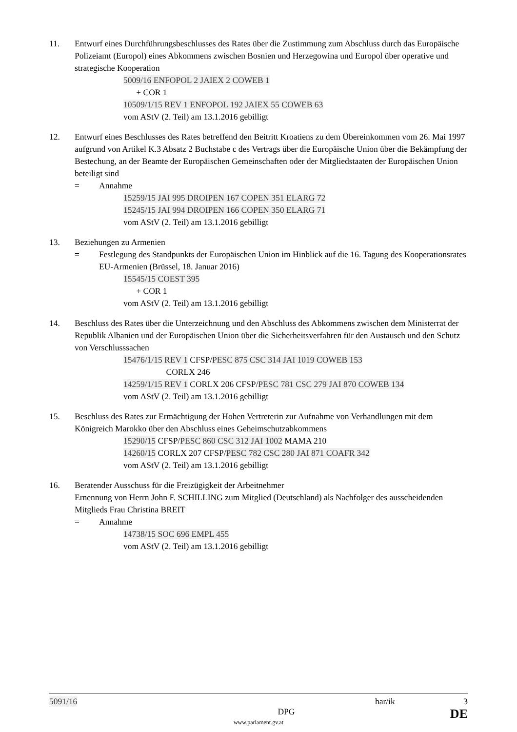11. Entwurf eines Durchführungsbeschlusses des Rates über die Zustimmung zum Abschluss durch das Europäische Polizeiamt (Europol) eines Abkommens zwischen Bosnien und Herzegowina und Europol über operative und strategische Kooperation
5009/16 ENFOPOL 2 JAIEX 2 COWEB 1
+ COR 1
10509/1/15 REV 1 ENFOPOL 192 JAIEX 55 COWEB 63
vom AStV (2. Teil) am 13.1.2016 gebilligt
12. Entwurf eines Beschlusses des Rates betreffend den Beitritt Kroatiens zu dem Übereinkommen vom 26. Mai 1997 aufgrund von Artikel K.3 Absatz 2 Buchstabe c des Vertrags über die Europäische Union über die Bekämpfung der Bestechung, an der Beamte der Europäischen Gemeinschaften oder der Mitgliedstaaten der Europäischen Union beteiligt sind
= Annahme
15259/15 JAI 995 DROIPEN 167 COPEN 351 ELARG 72
15245/15 JAI 994 DROIPEN 166 COPEN 350 ELARG 71
vom AStV (2. Teil) am 13.1.2016 gebilligt
13. Beziehungen zu Armenien
= Festlegung des Standpunkts der Europäischen Union im Hinblick auf die 16. Tagung des Kooperationsrates EU-Armenien (Brüssel, 18. Januar 2016)
15545/15 COEST 395
+ COR 1
vom AStV (2. Teil) am 13.1.2016 gebilligt
14. Beschluss des Rates über die Unterzeichnung und den Abschluss des Abkommens zwischen dem Ministerrat der Republik Albanien und der Europäischen Union über die Sicherheitsverfahren für den Austausch und den Schutz von Verschlusssachen
15476/1/15 REV 1 CFSP/PESC 875 CSC 314 JAI 1019 COWEB 153
CORLX 246
14259/1/15 REV 1 CORLX 206 CFSP/PESC 781 CSC 279 JAI 870 COWEB 134
vom AStV (2. Teil) am 13.1.2016 gebilligt
15. Beschluss des Rates zur Ermächtigung der Hohen Vertreterin zur Aufnahme von Verhandlungen mit dem Königreich Marokko über den Abschluss eines Geheimschutzabkommens
15290/15 CFSP/PESC 860 CSC 312 JAI 1002 MAMA 210
14260/15 CORLX 207 CFSP/PESC 782 CSC 280 JAI 871 COAFR 342
vom AStV (2. Teil) am 13.1.2016 gebilligt
16. Beratender Ausschuss für die Freizügigkeit der Arbeitnehmer
Ernennung von Herrn John F. SCHILLING zum Mitglied (Deutschland) als Nachfolger des ausscheidenden Mitglieds Frau Christina BREIT
= Annahme
14738/15 SOC 696 EMPL 455
vom AStV (2. Teil) am 13.1.2016 gebilligt
5091/16 har/ik 3
DPG DE
www.parlament.gv.at